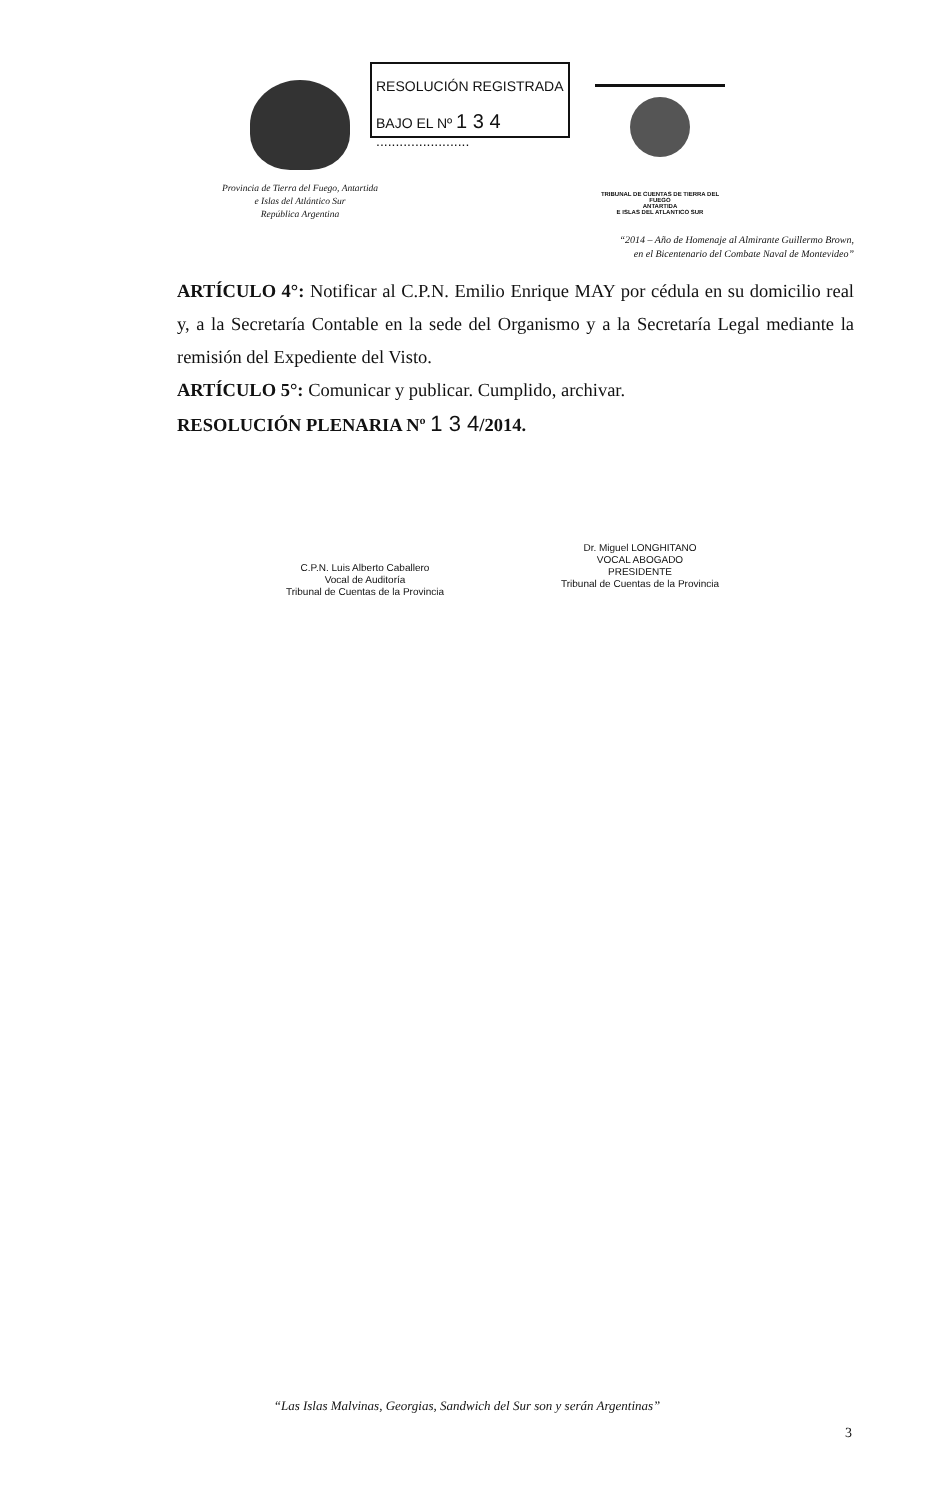Provincia de Tierra del Fuego, Antartida
e Islas del Atlántico Sur
República Argentina
RESOLUCIÓN REGISTRADA
BAJO EL Nº 1 3 4 ........................
TRIBUNAL DE CUENTAS DE TIERRA DEL FUEGO
ANTARTIDA
E ISLAS DEL ATLANTICO SUR
“2014 – Año de Homenaje al Almirante Guillermo Brown,
en el Bicentenario del Combate Naval de Montevideo”
ARTÍCULO 4°: Notificar al C.P.N. Emilio Enrique MAY por cédula en su domicilio real y, a la Secretaría Contable en la sede del Organismo y a la Secretaría Legal mediante la remisión del Expediente del Visto.
ARTÍCULO 5°: Comunicar y publicar. Cumplido, archivar.
RESOLUCIÓN PLENARIA Nº 1 3 4/2014.
C.P.N. Luis Alberto Caballero
Vocal de Auditoría
Tribunal de Cuentas de la Provincia
Dr. Miguel LONGHITANO
VOCAL ABOGADO
PRESIDENTE
Tribunal de Cuentas de la Provincia
“Las Islas Malvinas, Georgias, Sandwich del Sur son y serán Argentinas”
3